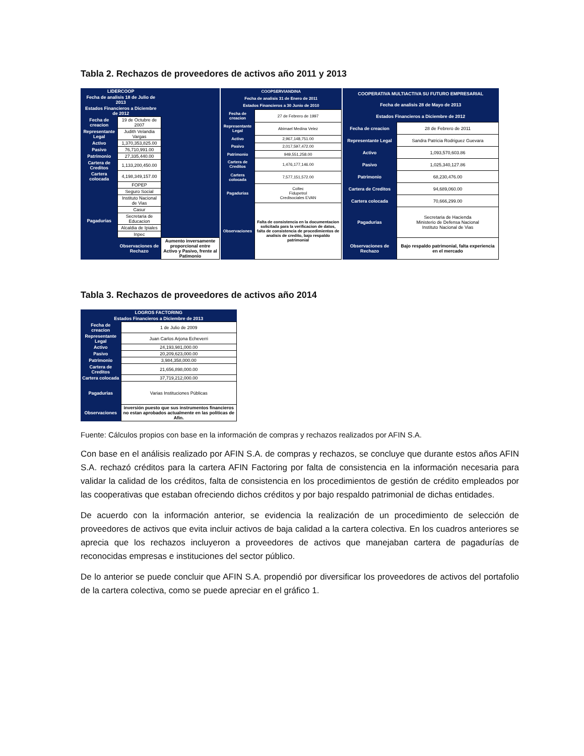Tabla 2. Rechazos de proveedores de activos año 2011 y 2013
| LIDERCOOP | | |
| --- | --- | --- |
| Fecha de analisis 18 de Julio de 2013 | | |
| Estados Financieros a Diciembre de 2012 | | |
| Fecha de creacion | 19 de Octubre de 2007 | |
| Representante Legal | Judith Velandia Vargas | |
| Activo | 1,370,353,825.00 | |
| Pasivo | 76,710,991.00 | |
| Patrimonio | 27,335,440.00 | |
| Cartera de Creditos | 1,133,200,450.00 | |
| Cartera colocada | 4,198,349,157.00 | |
| Pagadurias | FOPEP | |
| | Seguro Social | |
| | Instituto Nacional de Vias | |
| | Casur | |
| | Secretaria de Educacion | |
| | Alcaldia de Ipiales | |
| | Inpec | |
| | Observaciones de Rechazo | Aumento inversamente proporcional entre Activo y Pasivo, frente al Patimonio |
| COOPSERVIANDINA | |
| --- | --- |
| Fecha de analisis 31 de Enero de 2011 | |
| Estados Financieros a 30 Junio de 2010 | |
| Fecha de creacion | 27 de Febrero de 1997 |
| Representante Legal | Abimael Medina Velez |
| Activo | 2,967,148,751.00 |
| Pasivo | 2,017,597,472.00 |
| Patrimonio | 949,551,258.00 |
| Cartera de Creditos | 1,476,177,146.00 |
| Cartera colocada | 7,577,151,572.00 |
| Pagadurias | Coltec Fidupetrol Credisociales EVAN |
| Observaciones | Falta de consistencia en la documentacion solicitada para la verificacion de datos, falta de consistencia de procedimientos de analisis de credito, bajo respaldo patrimonial |
| COOPERATIVA MULTIACTIVA SU FUTURO EMPRESARIAL | |
| --- | --- |
| Fecha de analisis 28 de Mayo de 2013 | |
| Estados Financieros a Diciembre de 2012 | |
| Fecha de creacion | 28 de Febrero de 2011 |
| Representante Legal | Sandra Patricia Rodriguez Guevara |
| Activo | 1,093,570,603.86 |
| Pasivo | 1,025,340,127.86 |
| Patrimonio | 68,230,476.00 |
| Cartera de Creditos | 94,689,060.00 |
| Cartera colocada | 70,666,299.00 |
| Pagadurias | Secretaria de Hacienda Ministerio de Defensa Nacional Instituto Nacional de Vias |
| Observaciones de Rechazo | Bajo respaldo patrimonial, falta experiencia en el mercado |
Tabla 3. Rechazos de proveedores de activos año 2014
| LOGROS FACTORING | |
| --- | --- |
| Estados Financieros a Diciembre de 2013 | |
| Fecha de creacion | 1 de Julio de 2009 |
| Representante Legal | Juan Carlos Arjona Echeverri |
| Activo | 24,193,981,000.00 |
| Pasivo | 20,209,623,000.00 |
| Patrimonio | 3,984,358,000.00 |
| Cartera de Creditos | 21,656,898,000.00 |
| Cartera colocada | 37,719,212,000.00 |
| Pagadurias | Varias Instituciones Públicas |
| Observaciones | inversión puesto que sus instrumentos financieros no estan aprobados actualmente en las politicas de Afin. |
Fuente: Cálculos propios con base en la información de compras y rechazos realizados por AFIN S.A.
Con base en el análisis realizado por AFIN S.A. de compras y rechazos, se concluye que durante estos años AFIN S.A. rechazó créditos para la cartera AFIN Factoring por falta de consistencia en la información necesaria para validar la calidad de los créditos, falta de consistencia en los procedimientos de gestión de crédito empleados por las cooperativas que estaban ofreciendo dichos créditos y por bajo respaldo patrimonial de dichas entidades.
De acuerdo con la información anterior, se evidencia la realización de un procedimiento de selección de proveedores de activos que evita incluir activos de baja calidad a la cartera colectiva. En los cuadros anteriores se aprecia que los rechazos incluyeron a proveedores de activos que manejaban cartera de pagadurías de reconocidas empresas e instituciones del sector público.
De lo anterior se puede concluir que AFIN S.A. propendió por diversificar los proveedores de activos del portafolio de la cartera colectiva, como se puede apreciar en el gráfico 1.